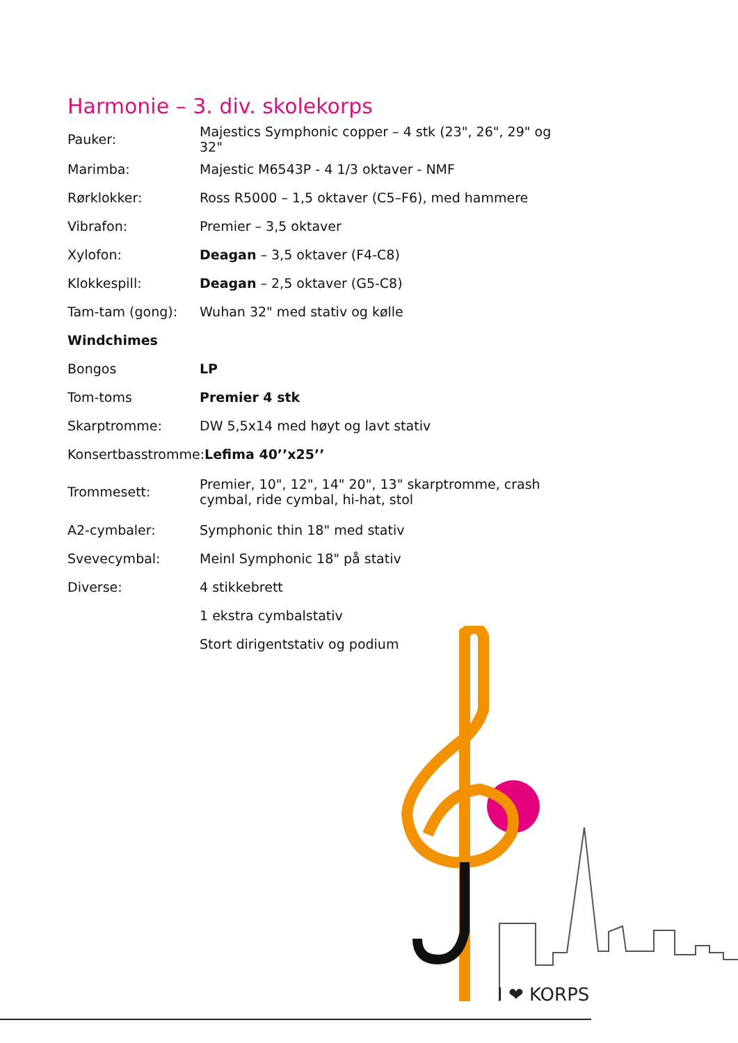Harmonie – 3. div. skolekorps
| Pauker: | Majestics Symphonic copper – 4 stk (23", 26", 29" og 32" |
| Marimba: | Majestic M6543P - 4 1/3 oktaver - NMF |
| Rørklokker: | Ross R5000 – 1,5 oktaver (C5–F6), med hammere |
| Vibrafon: | Premier – 3,5 oktaver |
| Xylofon: | Deagan – 3,5 oktaver (F4-C8) |
| Klokkespill: | Deagan – 2,5 oktaver (G5-C8) |
| Tam-tam (gong): | Wuhan 32" med stativ og kølle |
| Windchimes | |
| Bongos | LP |
| Tom-toms | Premier 4 stk |
| Skarptromme: | DW 5,5x14 med høyt og lavt stativ |
| Konsertbasstromme: Lefima 40’’x25’’ | |
| Trommesett: | Premier, 10", 12", 14" 20", 13" skarptromme, crash cymbal, ride cymbal, hi-hat, stol |
| A2-cymbaler: | Symphonic thin 18" med stativ |
| Svevecymbal: | Meinl Symphonic 18" på stativ |
| Diverse: | 4 stikkebrett |
| | 1 ekstra cymbalstativ |
| | Stort dirigentstativ og podium |
I ❤ KORPS